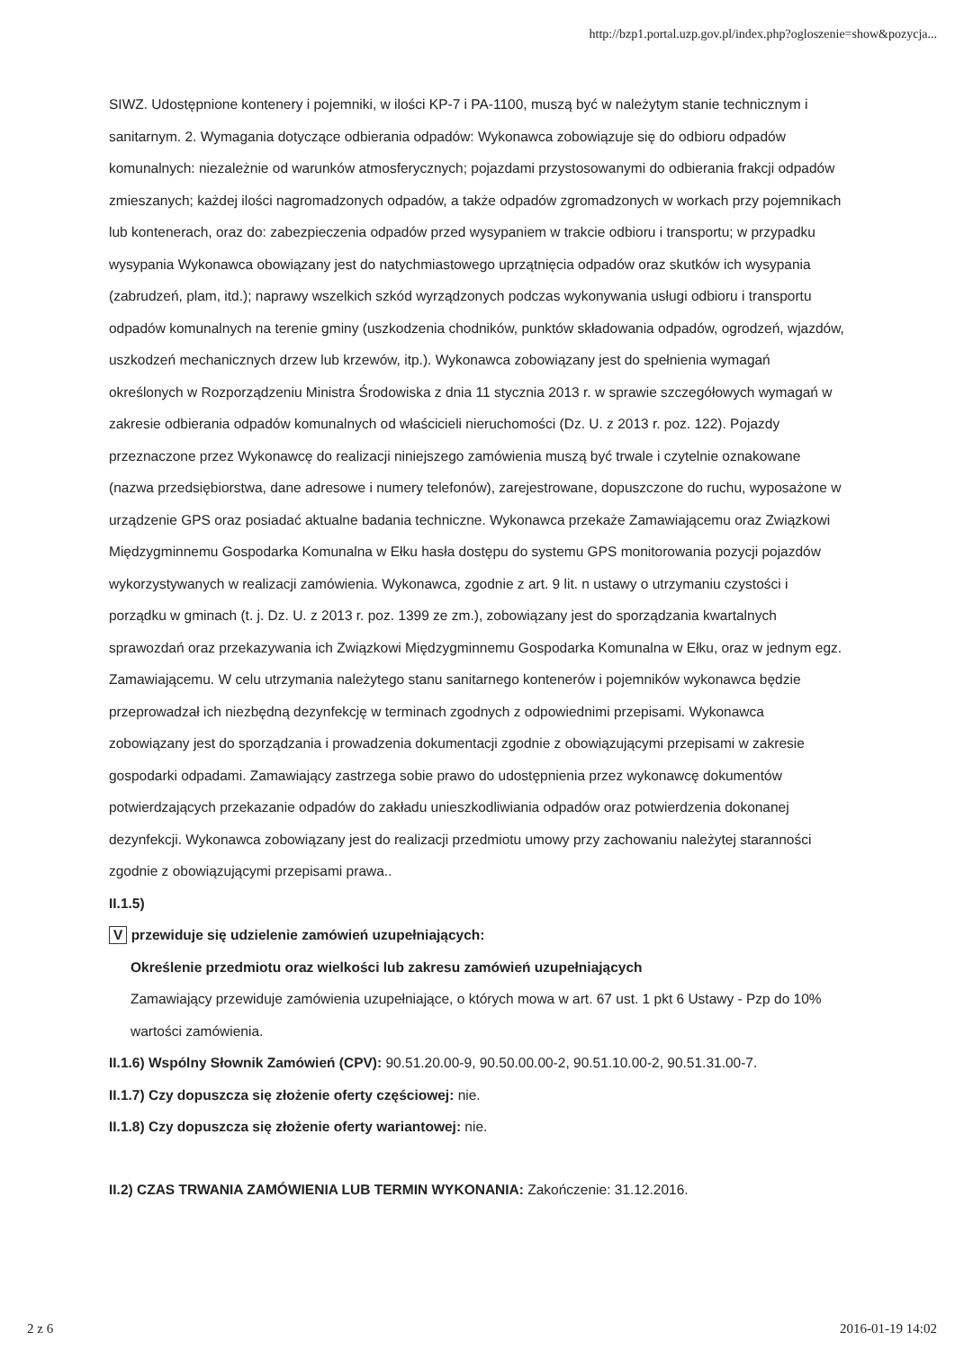http://bzp1.portal.uzp.gov.pl/index.php?ogloszenie=show&pozycja...
SIWZ. Udostępnione kontenery i pojemniki, w ilości KP-7 i PA-1100, muszą być w należytym stanie technicznym i sanitarnym. 2. Wymagania dotyczące odbierania odpadów: Wykonawca zobowiązuje się do odbioru odpadów komunalnych: niezależnie od warunków atmosferycznych; pojazdami przystosowanymi do odbierania frakcji odpadów zmieszanych; każdej ilości nagromadzonych odpadów, a także odpadów zgromadzonych w workach przy pojemnikach lub kontenerach, oraz do: zabezpieczenia odpadów przed wysypaniem w trakcie odbioru i transportu; w przypadku wysypania Wykonawca obowiązany jest do natychmiastowego uprzątnięcia odpadów oraz skutków ich wysypania (zabrudzeń, plam, itd.); naprawy wszelkich szkód wyrządzonych podczas wykonywania usługi odbioru i transportu odpadów komunalnych na terenie gminy (uszkodzenia chodników, punktów składowania odpadów, ogrodzeń, wjazdów, uszkodzeń mechanicznych drzew lub krzewów, itp.). Wykonawca zobowiązany jest do spełnienia wymagań określonych w Rozporządzeniu Ministra Środowiska z dnia 11 stycznia 2013 r. w sprawie szczegółowych wymagań w zakresie odbierania odpadów komunalnych od właścicieli nieruchomości (Dz. U. z 2013 r. poz. 122). Pojazdy przeznaczone przez Wykonawcę do realizacji niniejszego zamówienia muszą być trwale i czytelnie oznakowane (nazwa przedsiębiorstwa, dane adresowe i numery telefonów), zarejestrowane, dopuszczone do ruchu, wyposażone w urządzenie GPS oraz posiadać aktualne badania techniczne. Wykonawca przekaże Zamawiającemu oraz Związkowi Międzygminnemu Gospodarka Komunalna w Ełku hasła dostępu do systemu GPS monitorowania pozycji pojazdów wykorzystywanych w realizacji zamówienia. Wykonawca, zgodnie z art. 9 lit. n ustawy o utrzymaniu czystości i porządku w gminach (t. j. Dz. U. z 2013 r. poz. 1399 ze zm.), zobowiązany jest do sporządzania kwartalnych sprawozdań oraz przekazywania ich Związkowi Międzygminnemu Gospodarka Komunalna w Ełku, oraz w jednym egz. Zamawiającemu. W celu utrzymania należytego stanu sanitarnego kontenerów i pojemników wykonawca będzie przeprowadzał ich niezbędną dezynfekcję w terminach zgodnych z odpowiednimi przepisami. Wykonawca zobowiązany jest do sporządzania i prowadzenia dokumentacji zgodnie z obowiązującymi przepisami w zakresie gospodarki odpadami. Zamawiający zastrzega sobie prawo do udostępnienia przez wykonawcę dokumentów potwierdzających przekazanie odpadów do zakładu unieszkodliwiania odpadów oraz potwierdzenia dokonanej dezynfekcji. Wykonawca zobowiązany jest do realizacji przedmiotu umowy przy zachowaniu należytej staranności zgodnie z obowiązującymi przepisami prawa..
II.1.5)
V przewiduje się udzielenie zamówień uzupełniających:
Określenie przedmiotu oraz wielkości lub zakresu zamówień uzupełniających
Zamawiający przewiduje zamówienia uzupełniające, o których mowa w art. 67 ust. 1 pkt 6 Ustawy - Pzp do 10% wartości zamówienia.
II.1.6) Wspólny Słownik Zamówień (CPV): 90.51.20.00-9, 90.50.00.00-2, 90.51.10.00-2, 90.51.31.00-7.
II.1.7) Czy dopuszcza się złożenie oferty częściowej: nie.
II.1.8) Czy dopuszcza się złożenie oferty wariantowej: nie.
II.2) CZAS TRWANIA ZAMÓWIENIA LUB TERMIN WYKONANIA: Zakończenie: 31.12.2016.
2 z 6 2016-01-19 14:02